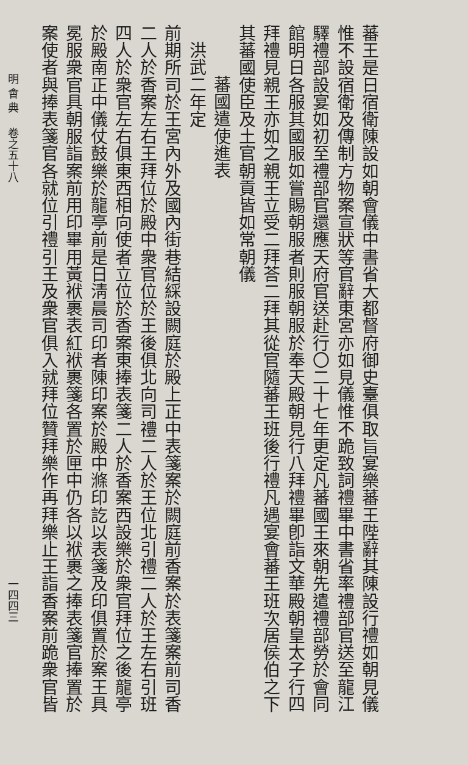蕃王是日宿衛陳設如朝會儀中書省大都督府御史臺俱取旨宴樂蕃王陛辭其陳設行禮如朝見儀
惟不設宿衛及傳制方物案宣狀等官辭東宮亦如見儀惟不跪致詞禮畢中書省率禮部官送至龍江
驛禮部設宴如初至禮部官還應天府官送赴行〇二十七年更定凡蕃國王來朝先遣禮部勞於會同
館明日各服其國服如嘗賜朝服者則服朝服於奉天殿朝見行八拜禮畢卽詣文華殿朝皇太子行四
拜禮見親王亦如之親王立受二拜荅二拜其從官隨蕃王班後行禮凡遇宴會蕃王班次居侯伯之下
其蕃國使臣及土官朝貢皆如常朝儀
蕃國遣使進表
洪武二年定
前期所司於王宮內外及國內街巷結綵設闕庭於殿上正中表箋案於闕庭前香案於表箋案前司香
二人於香案左右王拜位於殿中衆官位於王後俱北向司禮二人於王位北引禮二人於王左右引班
四人於衆官左右俱東西相向使者立位於香案東捧表箋二人於香案西設樂於衆官拜位之後龍亭
於殿南正中儀仗鼓樂於龍亭前是日淸晨司印者陳印案於殿中滌印訖以表箋及印俱置於案王具
冕服衆官具朝服詣案前用印畢用黃袱裹表紅袱裹箋各置於匣中仍各以袱裹之捧表箋官捧置於
案使者與捧表箋官各就位引禮引王及衆官俱入就拜位贊拜樂作再拜樂止王詣香案前跪衆官皆
明 會 典　 卷之五十八 一四四三